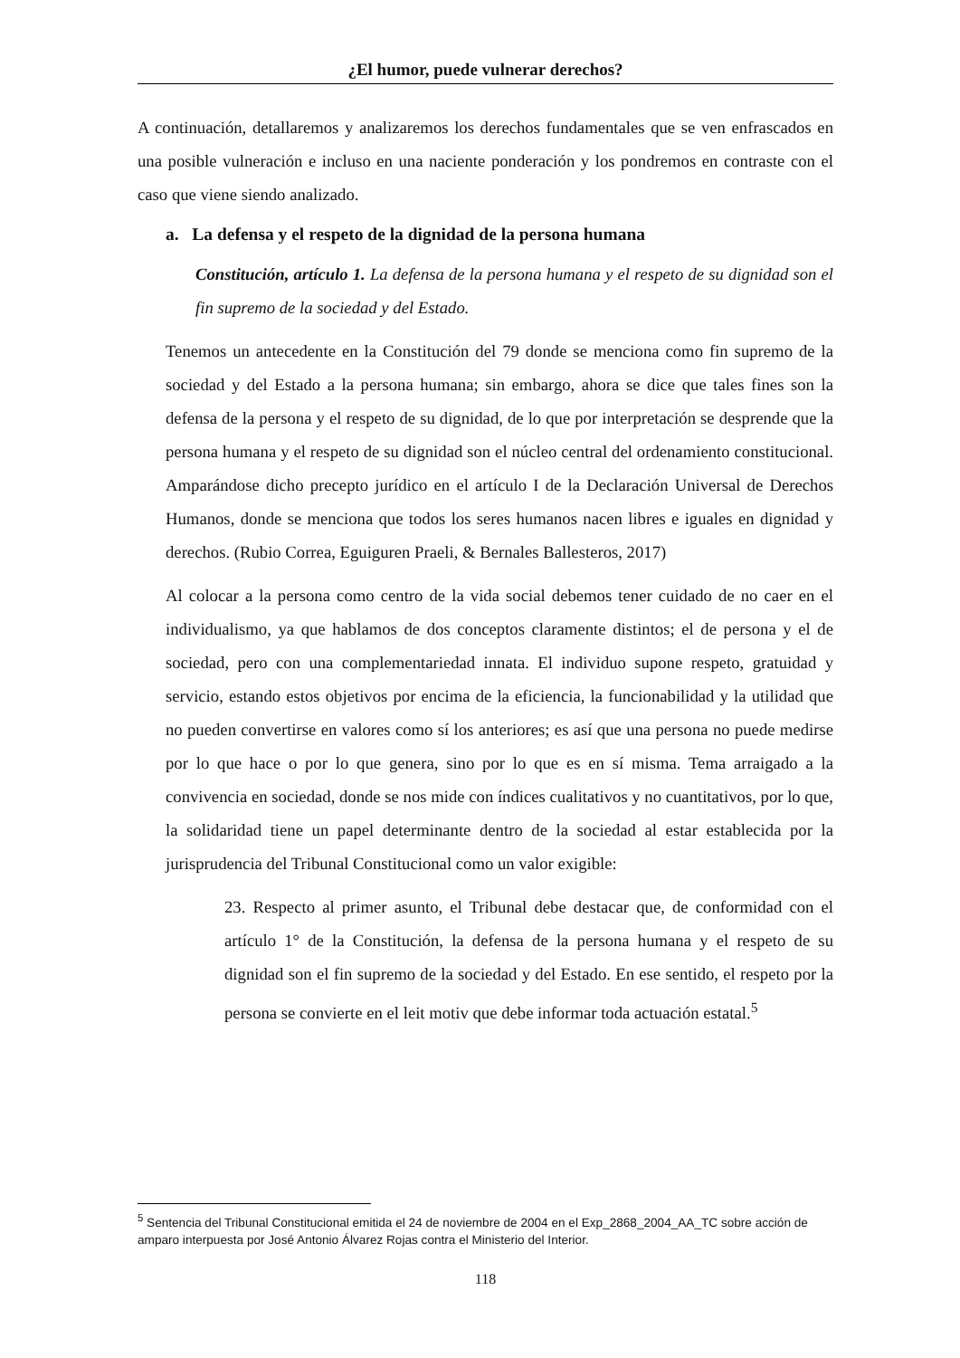¿El humor, puede vulnerar derechos?
A continuación, detallaremos y analizaremos los derechos fundamentales que se ven enfrascados en una posible vulneración e incluso en una naciente ponderación y los pondremos en contraste con el caso que viene siendo analizado.
a. La defensa y el respeto de la dignidad de la persona humana
Constitución, artículo 1. La defensa de la persona humana y el respeto de su dignidad son el fin supremo de la sociedad y del Estado.
Tenemos un antecedente en la Constitución del 79 donde se menciona como fin supremo de la sociedad y del Estado a la persona humana; sin embargo, ahora se dice que tales fines son la defensa de la persona y el respeto de su dignidad, de lo que por interpretación se desprende que la persona humana y el respeto de su dignidad son el núcleo central del ordenamiento constitucional. Amparándose dicho precepto jurídico en el artículo I de la Declaración Universal de Derechos Humanos, donde se menciona que todos los seres humanos nacen libres e iguales en dignidad y derechos. (Rubio Correa, Eguiguren Praeli, & Bernales Ballesteros, 2017)
Al colocar a la persona como centro de la vida social debemos tener cuidado de no caer en el individualismo, ya que hablamos de dos conceptos claramente distintos; el de persona y el de sociedad, pero con una complementariedad innata. El individuo supone respeto, gratuidad y servicio, estando estos objetivos por encima de la eficiencia, la funcionabilidad y la utilidad que no pueden convertirse en valores como sí los anteriores; es así que una persona no puede medirse por lo que hace o por lo que genera, sino por lo que es en sí misma. Tema arraigado a la convivencia en sociedad, donde se nos mide con índices cualitativos y no cuantitativos, por lo que, la solidaridad tiene un papel determinante dentro de la sociedad al estar establecida por la jurisprudencia del Tribunal Constitucional como un valor exigible:
23. Respecto al primer asunto, el Tribunal debe destacar que, de conformidad con el artículo 1° de la Constitución, la defensa de la persona humana y el respeto de su dignidad son el fin supremo de la sociedad y del Estado. En ese sentido, el respeto por la persona se convierte en el leit motiv que debe informar toda actuación estatal.<sup>5</sup>
<sup>5</sup> Sentencia del Tribunal Constitucional emitida el 24 de noviembre de 2004 en el Exp_2868_2004_AA_TC sobre acción de amparo interpuesta por José Antonio Álvarez Rojas contra el Ministerio del Interior.
118